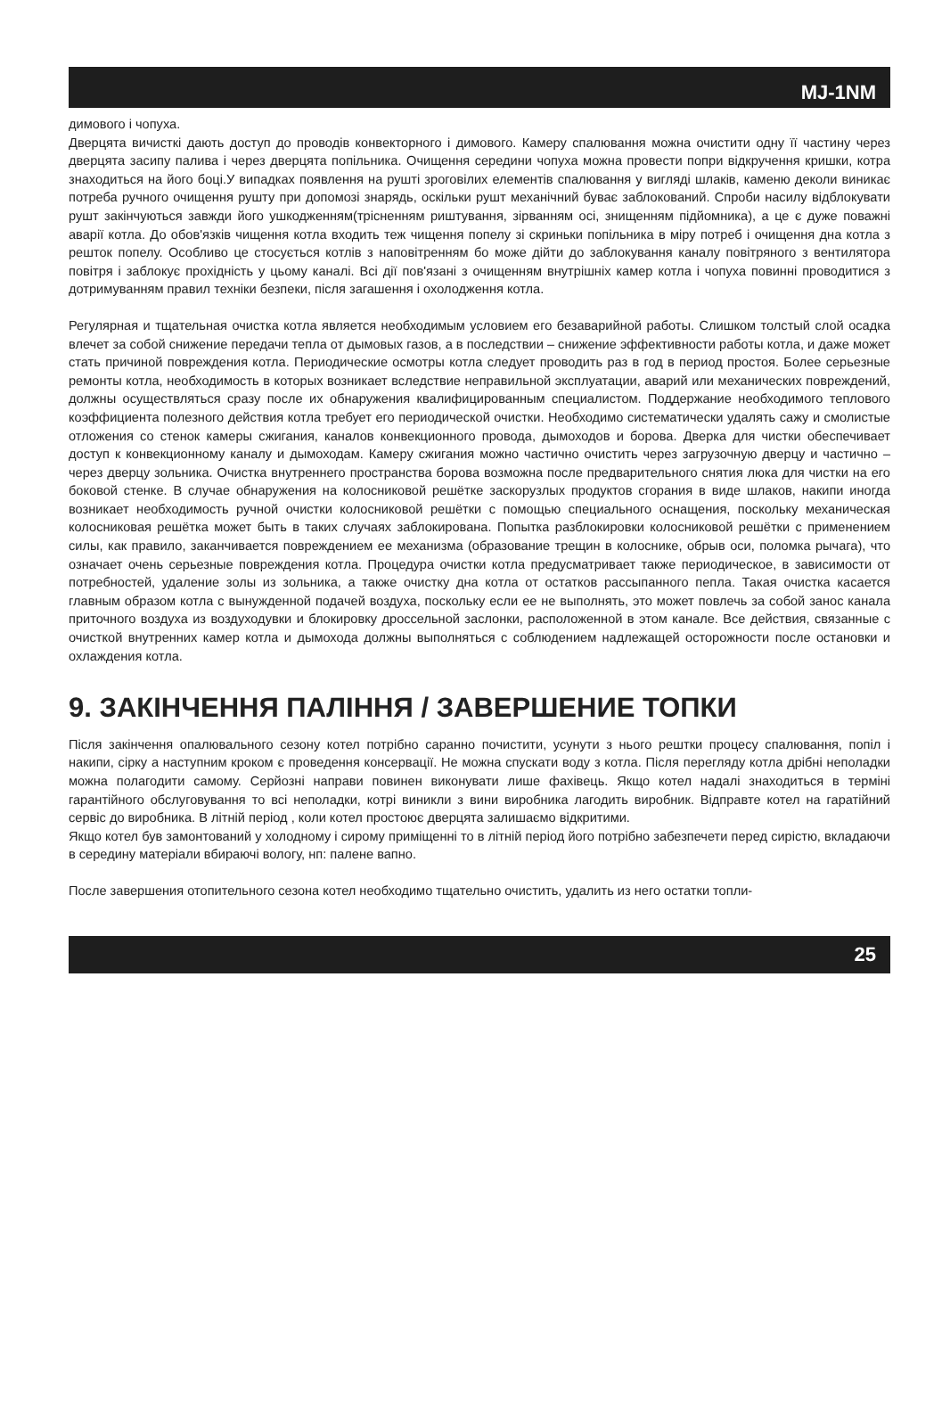MJ-1NM
димового і чопуха.
Дверцята вичисткі дають доступ до проводів конвекторного і димового. Камеру спалювання можна очистити одну її частину через дверцята засипу палива і через дверцята попільника. Очищення середини чопуха можна провести попри відкручення кришки, котра знаходиться на його боці.У випадках появлення на рушті зроговілих елементів спалювання у вигляді шлаків, каменю деколи виникає потреба ручного очищення рушту при допомозі знарядь, оскільки рушт механічний буває заблокований. Спроби насилу відблокувати рушт закінчуються завжди його ушкодженням(трісненням риштування, зірванням осі, знищенням підйомника), а це є дуже поважні аварії котла. До обов'язків чищення котла входить теж чищення попелу зі скриньки попільника в міру потреб і очищення дна котла з решток попелу. Особливо це стосується котлів з наповітренням бо може дійти до заблокування каналу повітряного з вентилятора повітря і заблокує прохідність у цьому каналі. Всі дії пов'язані з очищенням внутрішніх камер котла і чопуха повинні проводитися з дотримуванням правил техніки безпеки, після загашення і охолодження котла.
Регулярная и тщательная очистка котла является необходимым условием его безаварийной работы. Слишком толстый слой осадка влечет за собой снижение передачи тепла от дымовых газов, а в последствии – снижение эффективности работы котла, и даже может стать причиной повреждения котла. Периодические осмотры котла следует проводить раз в год в период простоя. Более серьезные ремонты котла, необходимость в которых возникает вследствие неправильной эксплуатации, аварий или механических повреждений, должны осуществляться сразу после их обнаружения квалифицированным специалистом. Поддержание необходимого теплового коэффициента полезного действия котла требует его периодической очистки. Необходимо систематически удалять сажу и смолистые отложения со стенок камеры сжигания, каналов конвекционного провода, дымоходов и борова. Дверка для чистки обеспечивает доступ к конвекционному каналу и дымоходам. Камеру сжигания можно частично очистить через загрузочную дверцу и частично – через дверцу зольника. Очистка внутреннего пространства борова возможна после предварительного снятия люка для чистки на его боковой стенке. В случае обнаружения на колосниковой решётке заскорузлых продуктов сгорания в виде шлаков, накипи иногда возникает необходимость ручной очистки колосниковой решётки с помощью специального оснащения, поскольку механическая колосниковая решётка может быть в таких случаях заблокирована. Попытка разблокировки колосниковой решётки с применением силы, как правило, заканчивается повреждением ее механизма (образование трещин в колоснике, обрыв оси, поломка рычага), что означает очень серьезные повреждения котла. Процедура очистки котла предусматривает также периодическое, в зависимости от потребностей, удаление золы из зольника, а также очистку дна котла от остатков рассыпанного пепла. Такая очистка касается главным образом котла с вынужденной подачей воздуха, поскольку если ее не выполнять, это может повлечь за собой занос канала приточного воздуха из воздуходувки и блокировку дроссельной заслонки, расположенной в этом канале. Все действия, связанные с очисткой внутренних камер котла и дымохода должны выполняться с соблюдением надлежащей осторожности после остановки и охлаждения котла.
9. ЗАКІНЧЕННЯ ПАЛІННЯ / ЗАВЕРШЕНИЕ ТОПКИ
Після закінчення опалювального сезону котел потрібно саранно почистити, усунути з нього рештки процесу спалювання, попіл і накипи, сірку а наступним кроком є проведення консервації. Не можна спускати воду з котла. Після перегляду котла дрібні неполадки можна полагодити самому. Серйозні направи повинен виконувати лише фахівець. Якщо котел надалі знаходиться в терміні гарантійного обслуговування то всі неполадки, котрі виникли з вини виробника лагодить виробник. Відправте котел на гаратійний сервіс до виробника. В літній період , коли котел простоює дверцята залишаємо відкритими.
Якщо котел був замонтований у холодному і сирому приміщенні то в літній період його потрібно забезпечети перед сирістю, вкладаючи в середину матеріали вбираючі вологу, нп: палене вапно.
После завершения отопительного сезона котел необходимо тщательно очистить, удалить из него остатки топли-
25